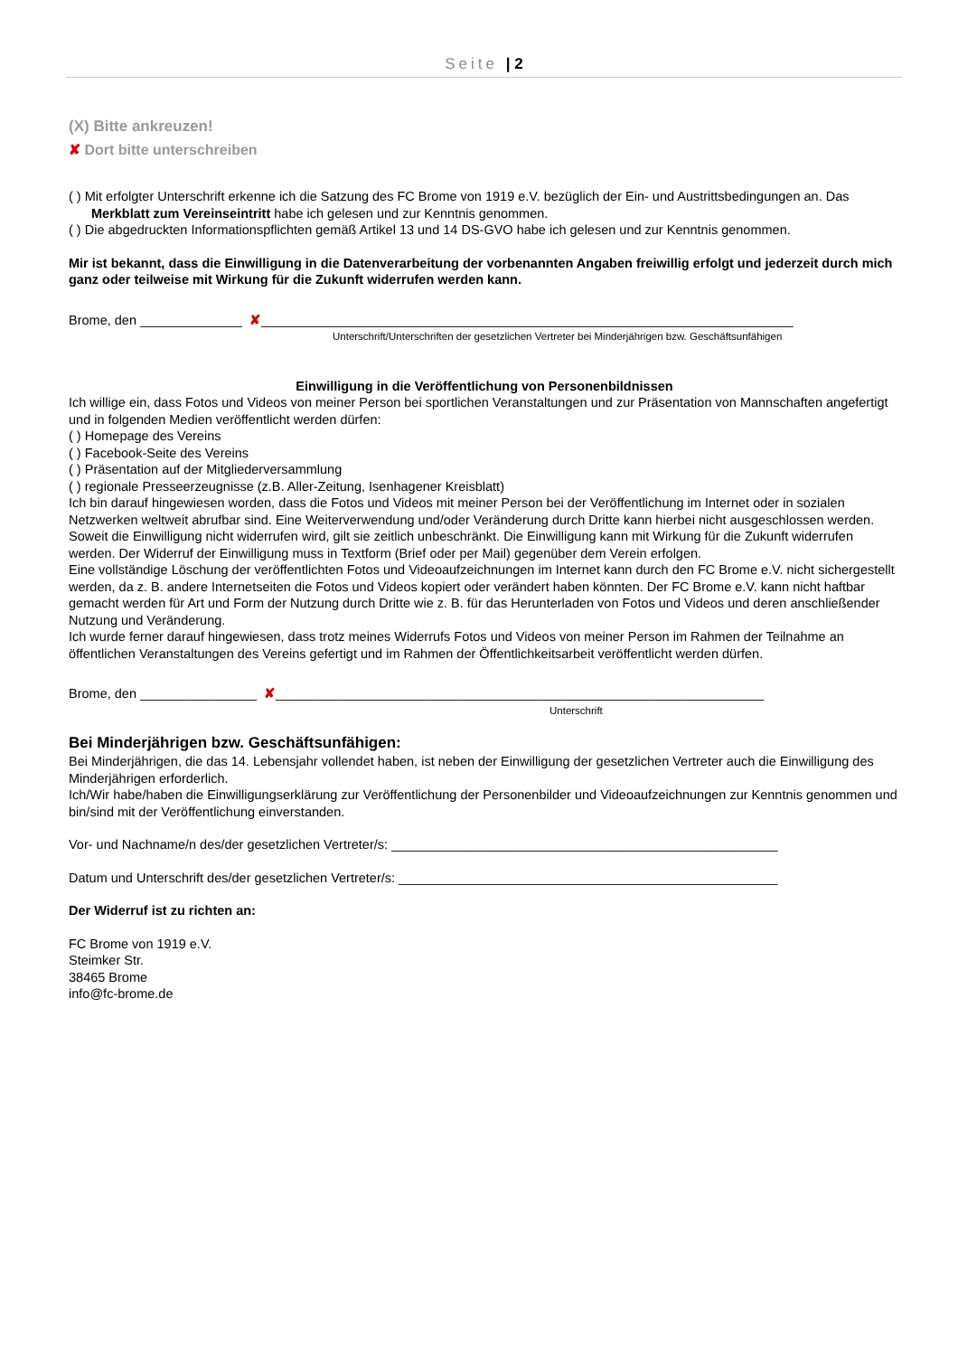Seite | 2
(X) Bitte ankreuzen!
✘ Dort bitte unterschreiben
( ) Mit erfolgter Unterschrift erkenne ich die Satzung des FC Brome von 1919 e.V. bezüglich der Ein- und Austrittsbedingungen an. Das Merkblatt zum Vereinseintritt habe ich gelesen und zur Kenntnis genommen.
( ) Die abgedruckten Informationspflichten gemäß Artikel 13 und 14 DS-GVO habe ich gelesen und zur Kenntnis genommen.
Mir ist bekannt, dass die Einwilligung in die Datenverarbeitung der vorbenannten Angaben freiwillig erfolgt und jederzeit durch mich ganz oder teilweise mit Wirkung für die Zukunft widerrufen werden kann.
Brome, den ______________ ✘_________________________________________________________________________
Unterschrift/Unterschriften der gesetzlichen Vertreter bei Minderjährigen bzw. Geschäftsunfähigen
Einwilligung in die Veröffentlichung von Personenbildnissen
Ich willige ein, dass Fotos und Videos von meiner Person bei sportlichen Veranstaltungen und zur Präsentation von Mannschaften angefertigt und in folgenden Medien veröffentlicht werden dürfen:
( ) Homepage des Vereins
( ) Facebook-Seite des Vereins
( ) Präsentation auf der Mitgliederversammlung
( ) regionale Presseerzeugnisse (z.B. Aller-Zeitung, Isenhagener Kreisblatt)
Ich bin darauf hingewiesen worden, dass die Fotos und Videos mit meiner Person bei der Veröffentlichung im Internet oder in sozialen Netzwerken weltweit abrufbar sind. Eine Weiterverwendung und/oder Veränderung durch Dritte kann hierbei nicht ausgeschlossen werden. Soweit die Einwilligung nicht widerrufen wird, gilt sie zeitlich unbeschränkt. Die Einwilligung kann mit Wirkung für die Zukunft widerrufen werden. Der Widerruf der Einwilligung muss in Textform (Brief oder per Mail) gegenüber dem Verein erfolgen.
Eine vollständige Löschung der veröffentlichten Fotos und Videoaufzeichnungen im Internet kann durch den FC Brome e.V. nicht sichergestellt werden, da z. B. andere Internetseiten die Fotos und Videos kopiert oder verändert haben könnten. Der FC Brome e.V. kann nicht haftbar gemacht werden für Art und Form der Nutzung durch Dritte wie z. B. für das Herunterladen von Fotos und Videos und deren anschließender Nutzung und Veränderung.
Ich wurde ferner darauf hingewiesen, dass trotz meines Widerrufs Fotos und Videos von meiner Person im Rahmen der Teilnahme an öffentlichen Veranstaltungen des Vereins gefertigt und im Rahmen der Öffentlichkeitsarbeit veröffentlicht werden dürfen.
Brome, den ________________ ✘___________________________________________________________________
Unterschrift
Bei Minderjährigen bzw. Geschäftsunfähigen:
Bei Minderjährigen, die das 14. Lebensjahr vollendet haben, ist neben der Einwilligung der gesetzlichen Vertreter auch die Einwilligung des Minderjährigen erforderlich.
Ich/Wir habe/haben die Einwilligungserklärung zur Veröffentlichung der Personenbilder und Videoaufzeichnungen zur Kenntnis genommen und bin/sind mit der Veröffentlichung einverstanden.
Vor- und Nachname/n des/der gesetzlichen Vertreter/s: _____________________________________________________
Datum und Unterschrift des/der gesetzlichen Vertreter/s: ____________________________________________________
Der Widerruf ist zu richten an:
FC Brome von 1919 e.V.
Steimker Str.
38465 Brome
info@fc-brome.de